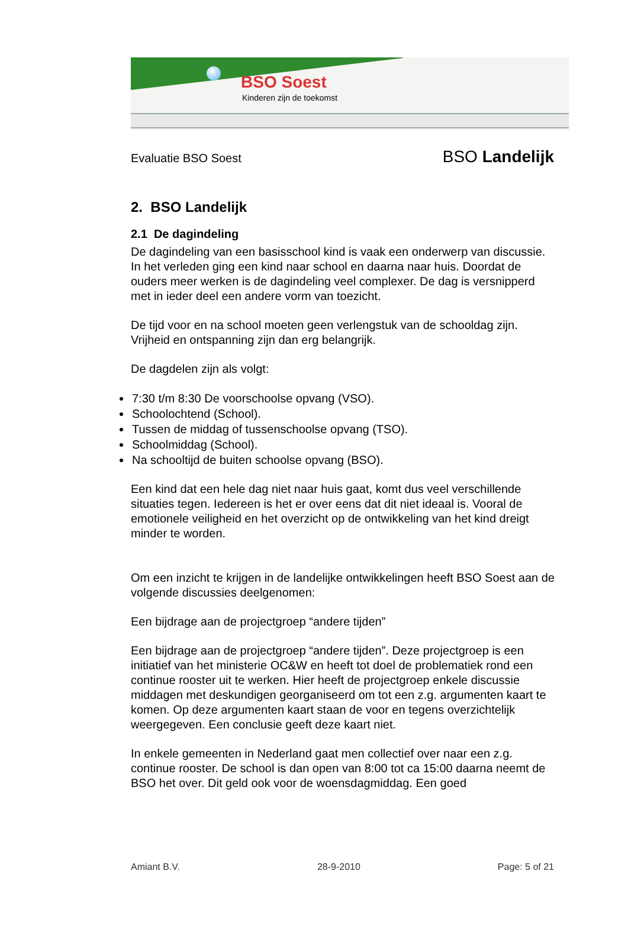BSO Soest
Kinderen zijn de toekomst
Evaluatie BSO Soest BSO Landelijk
2. BSO Landelijk
2.1 De dagindeling
De dagindeling van een basisschool kind is vaak een onderwerp van discussie. In het verleden ging een kind naar school en daarna naar huis. Doordat de ouders meer werken is de dagindeling veel complexer. De dag is versnipperd met in ieder deel een andere vorm van toezicht.
De tijd voor en na school moeten geen verlengstuk van de schooldag zijn. Vrijheid en ontspanning zijn dan erg belangrijk.
De dagdelen zijn als volgt:
7:30 t/m 8:30 De voorschoolse opvang (VSO).
Schoolochtend (School).
Tussen de middag of tussenschoolse opvang (TSO).
Schoolmiddag (School).
Na schooltijd de buiten schoolse opvang (BSO).
Een kind dat een hele dag niet naar huis gaat, komt dus veel verschillende situaties tegen. Iedereen is het er over eens dat dit niet ideaal is. Vooral de emotionele veiligheid en het overzicht op de ontwikkeling van het kind dreigt minder te worden.
Om een inzicht te krijgen in de landelijke ontwikkelingen heeft BSO Soest aan de volgende discussies deelgenomen:
Een bijdrage aan de projectgroep “andere tijden”
Een bijdrage aan de projectgroep “andere tijden”. Deze projectgroep is een initiatief van het ministerie OC&W en heeft tot doel de problematiek rond een continue rooster uit te werken. Hier heeft de projectgroep enkele discussie middagen met deskundigen georganiseerd om tot een z.g. argumenten kaart te komen. Op deze argumenten kaart staan de voor en tegens overzichtelijk weergegeven. Een conclusie geeft deze kaart niet.
In enkele gemeenten in Nederland gaat men collectief over naar een z.g. continue rooster. De school is dan open van 8:00 tot ca 15:00 daarna neemt de BSO het over. Dit geld ook voor de woensdagmiddag. Een goed
Amiant B.V. 28-9-2010 Page: 5 of 21